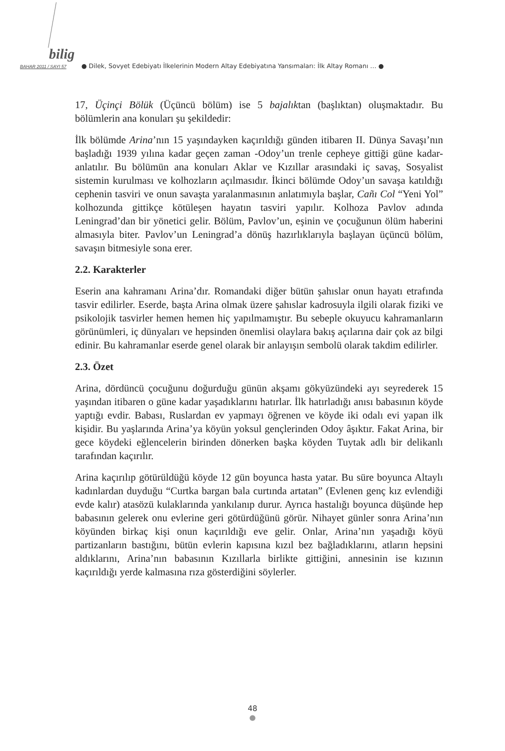bilig
BAHAR 2011 / SAYI 57 ● Dilek, Sovyet Edebiyatı İlkelerinin Modern Altay Edebiyatına Yansımaları: İlk Altay Romanı … ●
17, Üçinçi Bölük (Üçüncü bölüm) ise 5 bajalıktan (başlıktan) oluşmaktadır. Bu bölümlerin ana konuları şu şekildedir:
İlk bölümde Arina’nın 15 yaşındayken kaçırıldığı günden itibaren II. Dünya Savaşı’nın başladığı 1939 yılına kadar geçen zaman -Odoy’un trenle cepheye gittiği güne kadar- anlatılır. Bu bölümün ana konuları Aklar ve Kızıllar arasındaki iç savaş, Sosyalist sistemin kurulması ve kolhozların açılmasıdır. İkinci bölümde Odoy’un savaşa katıldığı cephenin tasviri ve onun savaşta yaralanmasının anlatımıyla başlar, Cañı Col “Yeni Yol” kolhozunda gittikçe kötüleşen hayatın tasviri yapılır. Kolhoza Pavlov adında Leningrad’dan bir yönetici gelir. Bölüm, Pavlov’un, eşinin ve çocuğunun ölüm haberini almasıyla biter. Pavlov’un Leningrad’a dönüş hazırlıklarıyla başlayan üçüncü bölüm, savaşın bitmesiyle sona erer.
2.2. Karakterler
Eserin ana kahramanı Arina’dır. Romandaki diğer bütün şahıslar onun hayatı etrafında tasvir edilirler. Eserde, başta Arina olmak üzere şahıslar kadrosuyla ilgili olarak fiziki ve psikolojik tasvirler hemen hemen hiç yapılmamıştır. Bu sebeple okuyucu kahramanların görünümleri, iç dünyaları ve hepsinden önemlisi olaylara bakış açılarına dair çok az bilgi edinir. Bu kahramanlar eserde genel olarak bir anlayışın sembolü olarak takdim edilirler.
2.3. Özet
Arina, dördüncü çocuğunu doğurduğu günün akşamı gökyüzündeki ayı seyrederek 15 yaşından itibaren o güne kadar yaşadıklarını hatırlar. İlk hatırladığı anısı babasının köyde yaptığı evdir. Babası, Ruslardan ev yapmayı öğrenen ve köyde iki odalı evi yapan ilk kişidir. Bu yaşlarında Arina’ya köyün yoksul gençlerinden Odoy âşıktır. Fakat Arina, bir gece köydeki eğlencelerin birinden dönerken başka köyden Tuytak adlı bir delikanlı tarafından kaçırılır.
Arina kaçırılıp götürüldüğü köyde 12 gün boyunca hasta yatar. Bu süre boyunca Altaylı kadınlardan duyduğu “Curtka bargan bala curtında artatan” (Evlenen genç kız evlendiği evde kalır) atasözü kulaklarında yankılanıp durur. Ayrıca hastalığı boyunca düşünde hep babasının gelerek onu evlerine geri götürdüğünü görür. Nihayet günler sonra Arina’nın köyünden birkaç kişi onun kaçırıldığı eve gelir. Onlar, Arina’nın yaşadığı köyü partizanların bastığını, bütün evlerin kapısına kızıl bez bağladıklarını, atların hepsini aldıklarını, Arina’nın babasının Kızıllarla birlikte gittiğini, annesinin ise kızının kaçırıldığı yerde kalmasına rıza gösterdiğini söylerler.
48
●